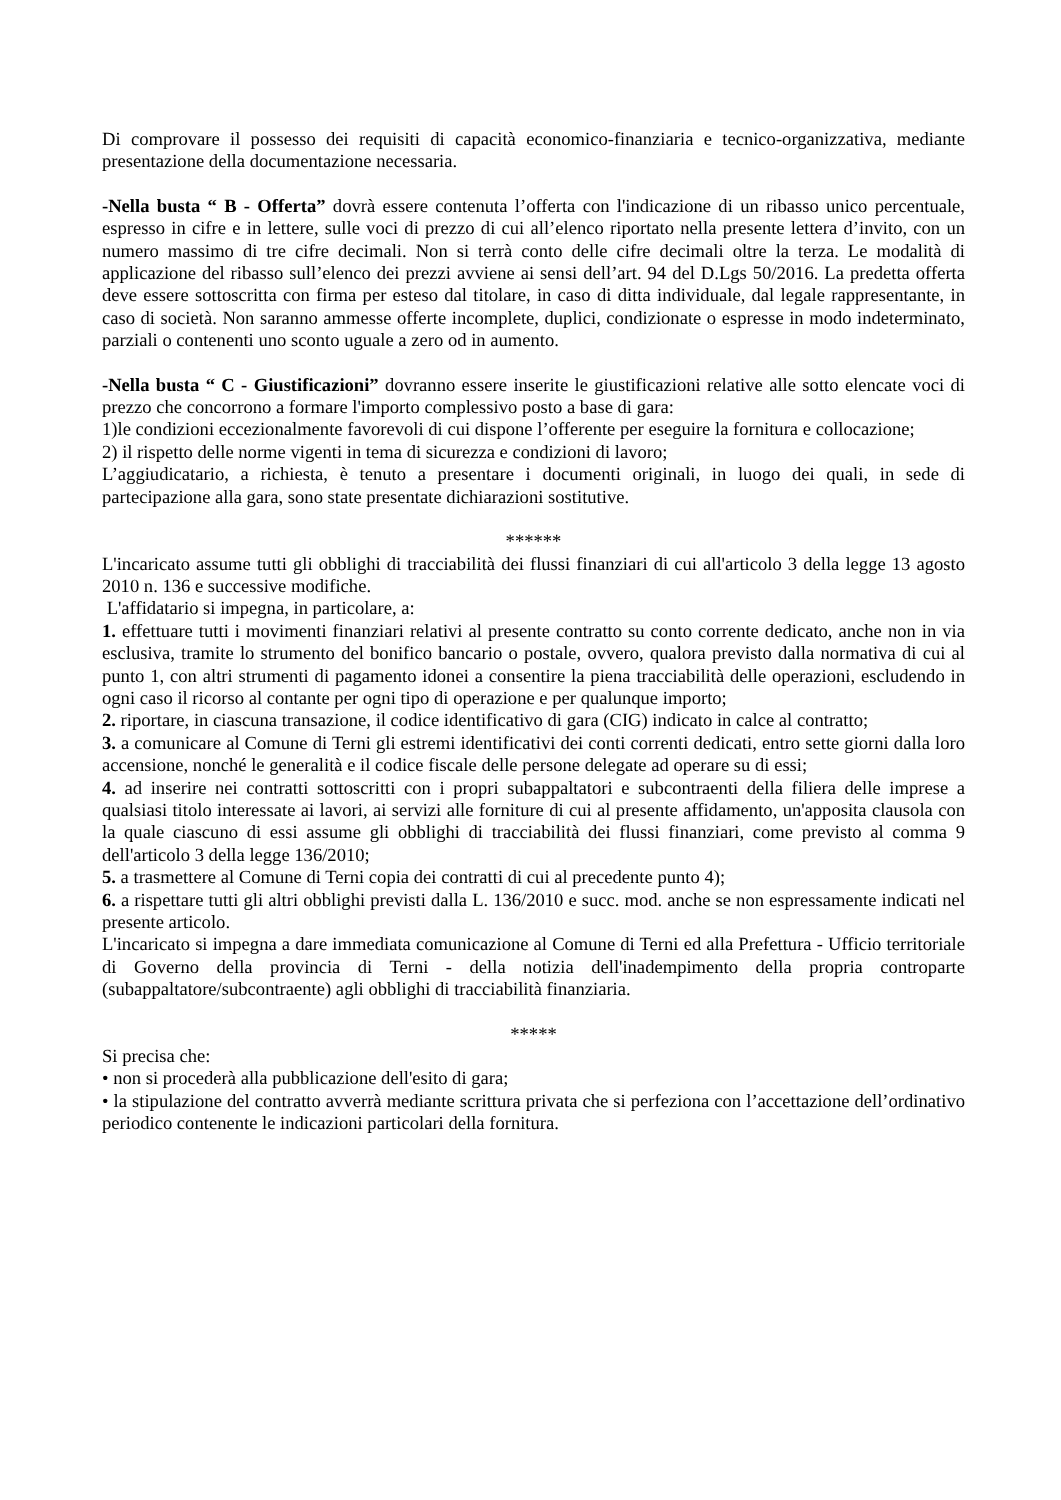Di comprovare il possesso dei requisiti di capacità economico-finanziaria e tecnico-organizzativa, mediante presentazione della documentazione necessaria.
-Nella busta “ B - Offerta” dovrà essere contenuta l’offerta con l'indicazione di un ribasso unico percentuale, espresso in cifre e in lettere, sulle voci di prezzo di cui all’elenco riportato nella presente lettera d’invito, con un numero massimo di tre cifre decimali. Non si terrà conto delle cifre decimali oltre la terza. Le modalità di applicazione del ribasso sull’elenco dei prezzi avviene ai sensi dell’art. 94 del D.Lgs 50/2016. La predetta offerta deve essere sottoscritta con firma per esteso dal titolare, in caso di ditta individuale, dal legale rappresentante, in caso di società. Non saranno ammesse offerte incomplete, duplici, condizionate o espresse in modo indeterminato, parziali o contenenti uno sconto uguale a zero od in aumento.
-Nella busta “ C - Giustificazioni” dovranno essere inserite le giustificazioni relative alle sotto elencate voci di prezzo che concorrono a formare l'importo complessivo posto a base di gara:
1)le condizioni eccezionalmente favorevoli di cui dispone l’offerente per eseguire la fornitura e collocazione;
2) il rispetto delle norme vigenti in tema di sicurezza e condizioni di lavoro;
L’aggiudicatario, a richiesta, è tenuto a presentare i documenti originali, in luogo dei quali, in sede di partecipazione alla gara, sono state presentate dichiarazioni sostitutive.
******
L'incaricato assume tutti gli obblighi di tracciabilità dei flussi finanziari di cui all'articolo 3 della legge 13 agosto 2010 n. 136 e successive modifiche.
L'affidatario si impegna, in particolare, a:
1. effettuare tutti i movimenti finanziari relativi al presente contratto su conto corrente dedicato, anche non in via esclusiva, tramite lo strumento del bonifico bancario o postale, ovvero, qualora previsto dalla normativa di cui al punto 1, con altri strumenti di pagamento idonei a consentire la piena tracciabilità delle operazioni, escludendo in ogni caso il ricorso al contante per ogni tipo di operazione e per qualunque importo;
2. riportare, in ciascuna transazione, il codice identificativo di gara (CIG) indicato in calce al contratto;
3. a comunicare al Comune di Terni gli estremi identificativi dei conti correnti dedicati, entro sette giorni dalla loro accensione, nonché le generalità e il codice fiscale delle persone delegate ad operare su di essi;
4. ad inserire nei contratti sottoscritti con i propri subappaltatori e subcontraenti della filiera delle imprese a qualsiasi titolo interessate ai lavori, ai servizi alle forniture di cui al presente affidamento, un'apposita clausola con la quale ciascuno di essi assume gli obblighi di tracciabilità dei flussi finanziari, come previsto al comma 9 dell'articolo 3 della legge 136/2010;
5. a trasmettere al Comune di Terni copia dei contratti di cui al precedente punto 4);
6. a rispettare tutti gli altri obblighi previsti dalla L. 136/2010 e succ. mod. anche se non espressamente indicati nel presente articolo.
L'incaricato si impegna a dare immediata comunicazione al Comune di Terni ed alla Prefettura - Ufficio territoriale di Governo della provincia di Terni - della notizia dell'inadempimento della propria controparte (subappaltatore/subcontraente) agli obblighi di tracciabilità finanziaria.
*****
Si precisa che:
• non si procederà alla pubblicazione dell'esito di gara;
• la stipulazione del contratto avverrà mediante scrittura privata che si perfeziona con l’accettazione dell’ordinativo periodico contenente le indicazioni particolari della fornitura.